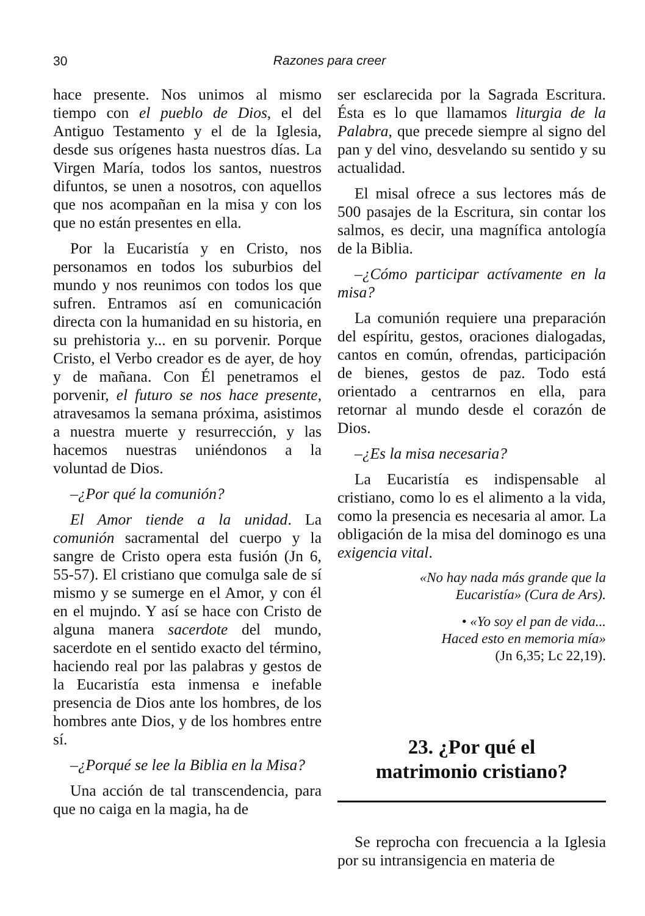30
Razones para creer
hace presente. Nos unimos al mismo tiempo con el pueblo de Dios, el del Antiguo Testamento y el de la Iglesia, desde sus orígenes hasta nuestros días. La Virgen María, todos los santos, nuestros difuntos, se unen a nosotros, con aquellos que nos acompañan en la misa y con los que no están presentes en ella.
Por la Eucaristía y en Cristo, nos personamos en todos los suburbios del mundo y nos reunimos con todos los que sufren. Entramos así en comunicación directa con la humanidad en su historia, en su prehistoria y... en su porvenir. Porque Cristo, el Verbo creador es de ayer, de hoy y de mañana. Con Él penetramos el porvenir, el futuro se nos hace presente, atravesamos la semana próxima, asistimos a nuestra muerte y resurrección, y las hacemos nuestras uniéndonos a la voluntad de Dios.
–¿Por qué la comunión?
El Amor tiende a la unidad. La comunión sacramental del cuerpo y la sangre de Cristo opera esta fusión (Jn 6, 55-57). El cristiano que comulga sale de sí mismo y se sumerge en el Amor, y con él en el mujndo. Y así se hace con Cristo de alguna manera sacerdote del mundo, sacerdote en el sentido exacto del término, haciendo real por las palabras y gestos de la Eucaristía esta inmensa e inefable presencia de Dios ante los hombres, de los hombres ante Dios, y de los hombres entre sí.
–¿Porqué se lee la Biblia en la Misa?
Una acción de tal transcendencia, para que no caiga en la magia, ha de
ser esclarecida por la Sagrada Escritura. Ésta es lo que llamamos liturgia de la Palabra, que precede siempre al signo del pan y del vino, desvelando su sentido y su actualidad.
El misal ofrece a sus lectores más de 500 pasajes de la Escritura, sin contar los salmos, es decir, una magnífica antología de la Biblia.
–¿Cómo participar actívamente en la misa?
La comunión requiere una preparación del espíritu, gestos, oraciones dialogadas, cantos en común, ofrendas, participación de bienes, gestos de paz. Todo está orientado a centrarnos en ella, para retornar al mundo desde el corazón de Dios.
–¿Es la misa necesaria?
La Eucaristía es indispensable al cristiano, como lo es el alimento a la vida, como la presencia es necesaria al amor. La obligación de la misa del dominogo es una exigencia vital.
«No hay nada más grande que la
Eucaristía» (Cura de Ars).
• «Yo soy el pan de vida...
Haced esto en memoria mía»
(Jn 6,35; Lc 22,19).
23. ¿Por qué el
matrimonio cristiano?
Se reprocha con frecuencia a la Iglesia por su intransigencia en materia de